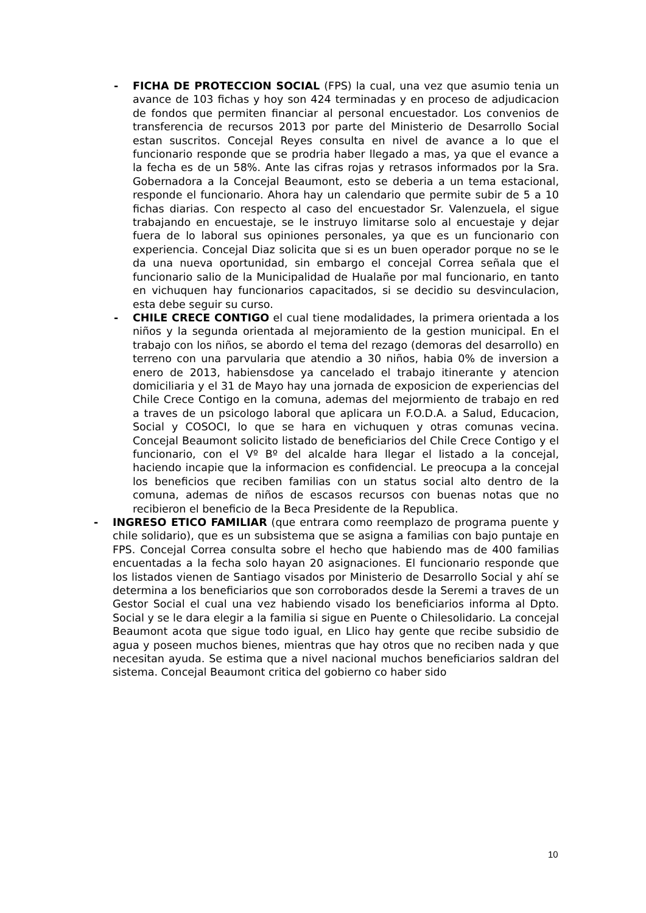- FICHA DE PROTECCION SOCIAL (FPS) la cual, una vez que asumio tenia un avance de 103 fichas y hoy son 424 terminadas y en proceso de adjudicacion de fondos que permiten financiar al personal encuestador. Los convenios de transferencia de recursos 2013 por parte del Ministerio de Desarrollo Social estan suscritos. Concejal Reyes consulta en nivel de avance a lo que el funcionario responde que se prodria haber llegado a mas, ya que el evance a la fecha es de un 58%. Ante las cifras rojas y retrasos informados por la Sra. Gobernadora a la Concejal Beaumont, esto se deberia a un tema estacional, responde el funcionario. Ahora hay un calendario que permite subir de 5 a 10 fichas diarias. Con respecto al caso del encuestador Sr. Valenzuela, el sigue trabajando en encuestaje, se le instruyo limitarse solo al encuestaje y dejar fuera de lo laboral sus opiniones personales, ya que es un funcionario con experiencia. Concejal Diaz solicita que si es un buen operador porque no se le da una nueva oportunidad, sin embargo el concejal Correa señala que el funcionario salio de la Municipalidad de Hualañe por mal funcionario, en tanto en vichuquen hay funcionarios capacitados, si se decidio su desvinculacion, esta debe seguir su curso.
- CHILE CRECE CONTIGO el cual tiene modalidades, la primera orientada a los niños y la segunda orientada al mejoramiento de la gestion municipal. En el trabajo con los niños, se abordo el tema del rezago (demoras del desarrollo) en terreno con una parvularia que atendio a 30 niños, habia 0% de inversion a enero de 2013, habiensdose ya cancelado el trabajo itinerante y atencion domiciliaria y el 31 de Mayo hay una jornada de exposicion de experiencias del Chile Crece Contigo en la comuna, ademas del mejormiento de trabajo en red a traves de un psicologo laboral que aplicara un F.O.D.A. a Salud, Educacion, Social y COSOCI, lo que se hara en vichuquen y otras comunas vecina. Concejal Beaumont solicito listado de beneficiarios del Chile Crece Contigo y el funcionario, con el Vº Bº del alcalde hara llegar el listado a la concejal, haciendo incapie que la informacion es confidencial. Le preocupa a la concejal los beneficios que reciben familias con un status social alto dentro de la comuna, ademas de niños de escasos recursos con buenas notas que no recibieron el beneficio de la Beca Presidente de la Republica.
- INGRESO ETICO FAMILIAR (que entrara como reemplazo de programa puente y chile solidario), que es un subsistema que se asigna a familias con bajo puntaje en FPS. Concejal Correa consulta sobre el hecho que habiendo mas de 400 familias encuentadas a la fecha solo hayan 20 asignaciones. El funcionario responde que los listados vienen de Santiago visados por Ministerio de Desarrollo Social y ahí se determina a los beneficiarios que son corroborados desde la Seremi a traves de un Gestor Social el cual una vez habiendo visado los beneficiarios informa al Dpto. Social y se le dara elegir a la familia si sigue en Puente o Chilesolidario. La concejal Beaumont acota que sigue todo igual, en Llico hay gente que recibe subsidio de agua y poseen muchos bienes, mientras que hay otros que no reciben nada y que necesitan ayuda. Se estima que a nivel nacional muchos beneficiarios saldran del sistema. Concejal Beaumont critica del gobierno co haber sido
10